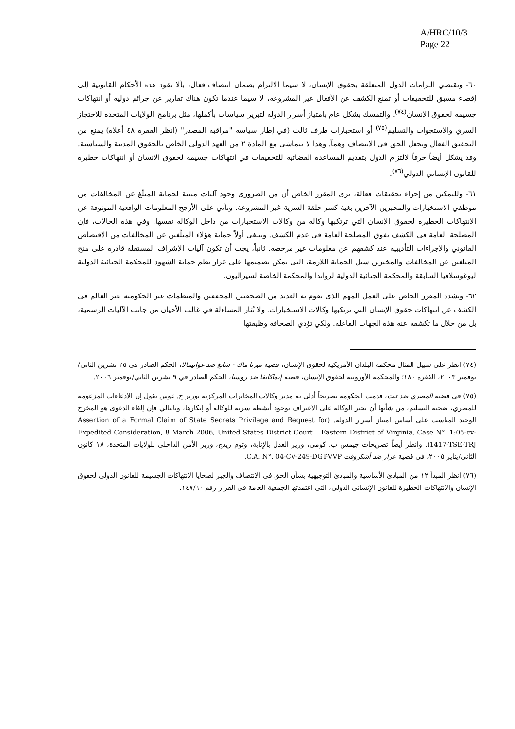A/HRC/10/3
Page 22
٦٠- وتقتضي التزامات الدول المتعلقة بحقوق الإنسان، لا سيما الالتزام بضمان انتصاف فعال، بألا تقود هذه الأحكام القانونية إلى إقصاء مسبق للتحقيقات أو تمنع الكشف عن الأفعال غير المشروعة، لا سيما عندما تكون هناك تقارير عن جرائم دولية أو انتهاكات جسيمة لحقوق الإنسان<sup>(٧٤)</sup>. والتمسك بشكل عام بامتياز أسرار الدولة لتبرير سياسات بأكملها، مثل برنامج الولايات المتحدة للاحتجاز السري والاستجواب والتسليم<sup>(٧٥)</sup> أو استخبارات طرف ثالث (في إطار سياسة "مراقبة المصدر" (انظر الفقرة ٤٨ أعلاه) يمنع من التحقيق الفعال ويجعل الحق في الانتصاف وهماً. وهذا لا يتماشى مع المادة ٢ من العهد الدولي الخاص بالحقوق المدنية والسياسية. وقد يشكل أيضاً خرقاً لالتزام الدول بتقديم المساعدة القضائية للتحقيقات في انتهاكات جسيمة لحقوق الإنسان أو انتهاكات خطيرة للقانون الإنساني الدولي<sup>(٧٦)</sup>.
٦١- وللتمكين من إجراء تحقيقات فعالة، يرى المقرر الخاص أن من الضروري وجود آليات متينة لحماية المبلّغ عن المخالفات من موظفي الاستخبارات والمخبرين الآخرين بغية كسر حلقة السرية غير المشروعة. وتأتي على الأرجح المعلومات الواقعية الموثوقة عن الانتهاكات الخطيرة لحقوق الإنسان التي ترتكبها وكالة من وكالات الاستخبارات من داخل الوكالة نفسها. وفي هذه الحالات، فإن المصلحة العامة في الكشف تفوق المصلحة العامة في عدم الكشف. وينبغي أولاً حماية هؤلاء المبلّغين عن المخالفات من الاقتصاص القانوني والإجراءات التأديبية عند كشفهم عن معلومات غير مرخصة. ثانياً، يجب أن تكون آليات الإشراف المستقلة قادرة على منح المبلغين عن المخالفات والمخبرين سبل الحماية اللازمة، التي يمكن تصميمها على غرار نظم حماية الشهود للمحكمة الجنائية الدولية ليوغوسلافيا السابقة والمحكمة الجنائية الدولية لرواندا والمحكمة الخاصة لسيراليون.
٦٢- ويشدد المقرر الخاص على العمل المهم الذي يقوم به العديد من الصحفيين المحققين والمنظمات غير الحكومية عبر العالم في الكشف عن انتهاكات حقوق الإنسان التي ترتكبها وكالات الاستخبارات. ولا تُثار المساءلة في غالب الأحيان من جانب الآليات الرسمية، بل من خلال ما تكشفه عنه هذه الجهات الفاعلة. ولكي تؤدي الصحافة وظيفتها
(٧٤) انظر على سبيل المثال محكمة البلدان الأمريكية لحقوق الإنسان، قضية ميرنا ماك - شانغ ضد غواتيمالا، الحكم الصادر في ٢٥ تشرين الثاني/نوفمبر ٢٠٠٣، الفقرة ١٨٠؛ والمحكمة الأوروبية لحقوق الإنسان، قضية إيماكايفا ضد روسيا، الحكم الصادر في ٩ تشرين الثاني/نوفمبر ٢٠٠٦.
(٧٥) في قضية المصري ضد تنت، قدمت الحكومة تصريحاً أدلى به مدير وكالات المخابرات المركزية بورتر ج. غوس يقول إن الادعاءات المزعومة للمصري، ضحية التسليم، من شأنها أن تجبر الوكالة على الاعتراف بوجود أنشطة سرية للوكالة أو إنكارها، وبالتالي فإن إلغاء الدعوى هو المخرج الوحيد المناسب على أساس امتياز أسرار الدولة. (Assertion of a Formal Claim of State Secrets Privilege and Request for Expedited Consideration, 8 March 2006, United States District Court – Eastern District of Virginia, Case N°. 1:05-cv-1417-TSE-TRJ). وانظر أيضاً تصريحات جيمس ب. كومي، وزير العدل بالإنابة، وتوم ريدج، وزير الأمن الداخلي للولايات المتحدة، ١٨ كانون الثاني/يناير ٢٠٠٥، في قضية عرار ضد أشكروفت C.A. N°. 04-CV-249-DGT-VVP.
(٧٦) انظر المبدأ ١٢ من المبادئ الأساسية والمبادئ التوجيهية بشأن الحق في الانتصاف والجبر لضحايا الانتهاكات الجسيمة للقانون الدولي لحقوق الإنسان والانتهاكات الخطيرة للقانون الإنساني الدولي، التي اعتمدتها الجمعية العامة في القرار رقم ١٤٧/٦٠.